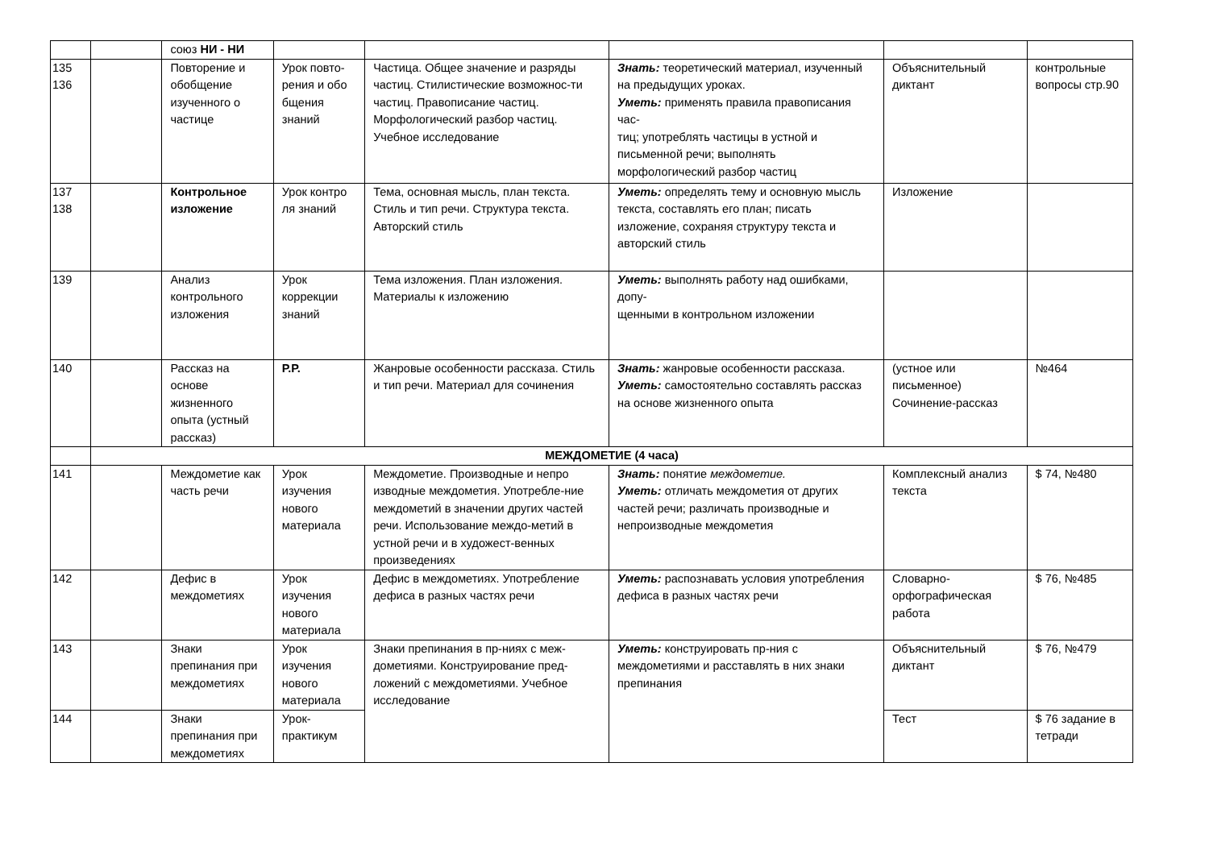| | | союз НИ - НИ | | | | | |
| 135 136 | | Повторение и обобщение изученного о частице | Урок повто-рения и обо бщения знаний | Частица. Общее значение и разряды частиц. Стилистические возможнос-ти частиц. Правописание частиц. Морфологический разбор частиц. Учебное исследование | Знать: теоретический материал, изученный на предыдущих уроках. Уметь: применять правила правописания час- тиц; употреблять частицы в устной и письменной речи; выполнять морфологический разбор частиц | Объяснительный диктант | контрольные вопросы стр.90 |
| 137 138 | | Контрольное изложение | Урок контро ля знаний | Тема, основная мысль, план текста. Стиль и тип речи. Структура текста. Авторский стиль | Уметь: определять тему и основную мысль текста, составлять его план; писать изложение, сохраняя структуру текста и авторский стиль | Изложение | |
| 139 | | Анализ контрольного изложения | Урок коррекции знаний | Тема изложения. План изложения. Материалы к изложению | Уметь: выполнять работу над ошибками, допу- щенными в контрольном изложении | | |
| 140 | | Рассказ на основе жизненного опыта (устный рассказ) | Р.Р. | Жанровые особенности рассказа. Стиль и тип речи. Материал для сочинения | Знать: жанровые особенности рассказа. Уметь: самостоятельно составлять рассказ на основе жизненного опыта | (устное или письменное) Сочинение-рассказ | №464 |
| | МЕЖДОМЕТИЕ (4 часа) | | | | | | |
| 141 | | Междометие как часть речи | Урок изучения нового материала | Междометие. Производные и непро изводные междометия. Употребле-ние междометий в значении других частей речи. Использование междо-метий в устной речи и в художест-венных произведениях | Знать: понятие междометие. Уметь: отличать междометия от других частей речи; различать производные и непроизводные междометия | Комплексный анализ текста | $ 74, №480 |
| 142 | | Дефис в междометиях | Урок изучения нового материала | Дефис в междометиях. Употребление дефиса в разных частях речи | Уметь: распознавать условия употребления дефиса в разных частях речи | Словарно-орфографическая работа | $ 76, №485 |
| 143 | | Знаки препинания при междометиях | Урок изучения нового материала | Знаки препинания в пр-ниях с меж-дометиями. Конструирование пред-ложений с междометиями. Учебное исследование | Уметь: конструировать пр-ния с междометиями и расставлять в них знаки препинания | Объяснительный диктант | $ 76, №479 |
| 144 | | Знаки препинания при междометиях | Урок-практикум | | | Тест | $ 76 задание в тетради |